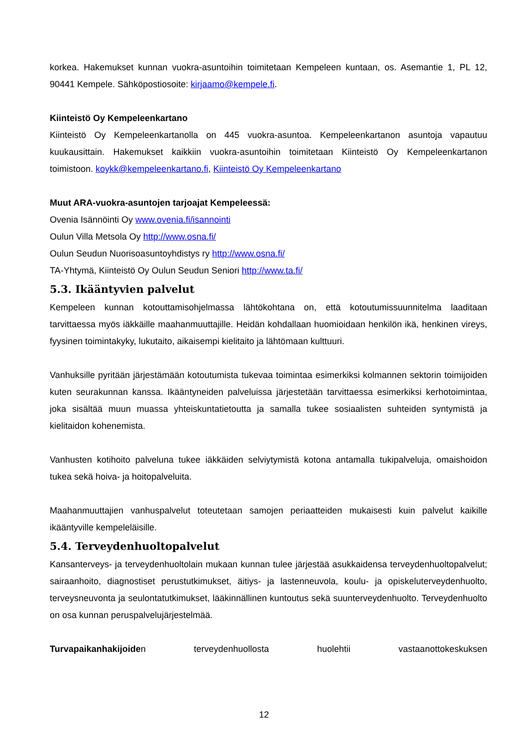korkea. Hakemukset kunnan vuokra-asuntoihin toimitetaan Kempeleen kuntaan, os. Asemantie 1, PL 12, 90441 Kempele. Sähköpostiosoite: kirjaamo@kempele.fi.
Kiinteistö Oy Kempeleenkartano
Kiinteistö Oy Kempeleenkartanolla on 445 vuokra-asuntoa. Kempeleenkartanon asuntoja vapautuu kuukausittain. Hakemukset kaikkiin vuokra-asuntoihin toimitetaan Kiinteistö Oy Kempeleenkartanon toimistoon. koykk@kempeleenkartano.fi, Kiinteistö Oy Kempeleenkartano
Muut ARA-vuokra-asuntojen tarjoajat Kempeleessä:
Ovenia Isännöinti Oy www.ovenia.fi/isannointi
Oulun Villa Metsola Oy http://www.osna.fi/
Oulun Seudun Nuorisoasuntoyhdistys ry http://www.osna.fi/
TA-Yhtymä, Kiinteistö Oy Oulun Seudun Seniori http://www.ta.fi/
5.3. Ikääntyvien palvelut
Kempeleen kunnan kotouttamisohjelmassa lähtökohtana on, että kotoutumissuunnitelma laaditaan tarvittaessa myös iäkkäille maahanmuuttajille. Heidän kohdallaan huomioidaan henkilön ikä, henkinen vireys, fyysinen toimintakyky, lukutaito, aikaisempi kielitaito ja lähtömaan kulttuuri.
Vanhuksille pyritään järjestämään kotoutumista tukevaa toimintaa esimerkiksi kolmannen sektorin toimijoiden kuten seurakunnan kanssa. Ikääntyneiden palveluissa järjestetään tarvittaessa esimerkiksi kerhotoimintaa, joka sisältää muun muassa yhteiskuntatietoutta ja samalla tukee sosiaalisten suhteiden syntymistä ja kielitaidon kohenemista.
Vanhusten kotihoito palveluna tukee iäkkäiden selviytymistä kotona antamalla tukipalveluja, omaishoidon tukea sekä hoiva- ja hoitopalveluita.
Maahanmuuttajien vanhuspalvelut toteutetaan samojen periaatteiden mukaisesti kuin palvelut kaikille ikääntyville kempeleläisille.
5.4. Terveydenhuoltopalvelut
Kansanterveys- ja terveydenhuoltolain mukaan kunnan tulee järjestää asukkaidensa terveydenhuoltopalvelut; sairaanhoito, diagnostiset perustutkimukset, äitiys- ja lastenneuvola, koulu- ja opiskeluterveydenhuolto, terveysneuvonta ja seulontatutkimukset, lääkinnällinen kuntoutus sekä suunterveydenhuolto. Terveydenhuolto on osa kunnan peruspalvelujärjestelmää.
Turvapaikanhakijoiden terveydenhuollosta huolehtii vastaanottokeskuksen
12